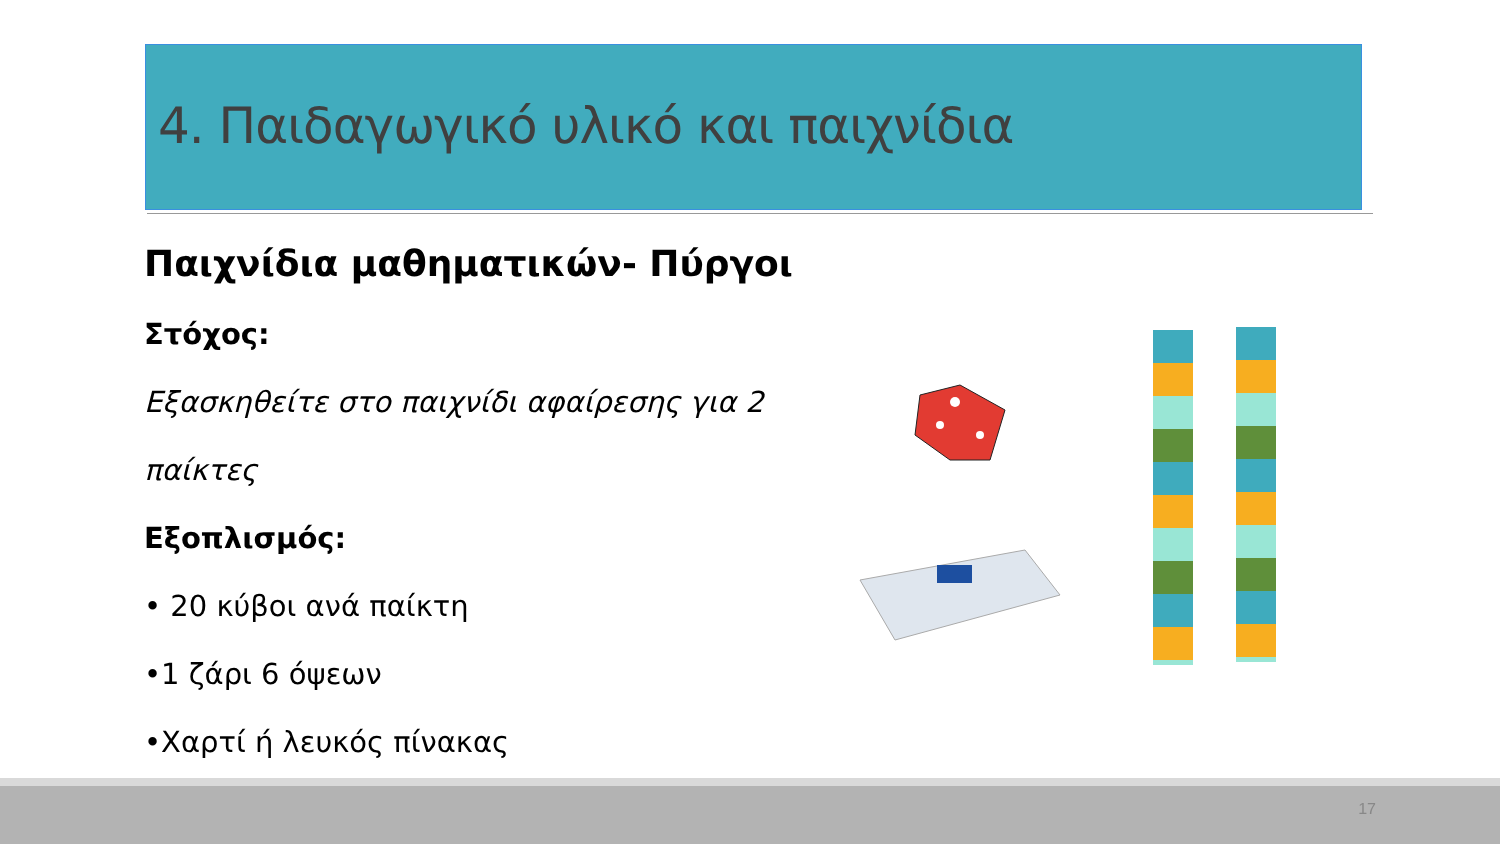4. Παιδαγωγικό υλικό και παιχνίδια
Παιχνίδια μαθηματικών- Πύργοι
Στόχος:
Εξασκηθείτε στο παιχνίδι αφαίρεσης για 2 παίκτες
Εξοπλισμός:
• 20 κύβοι ανά παίκτη
•1 ζάρι 6 όψεων
•Χαρτί ή λευκός πίνακας
17